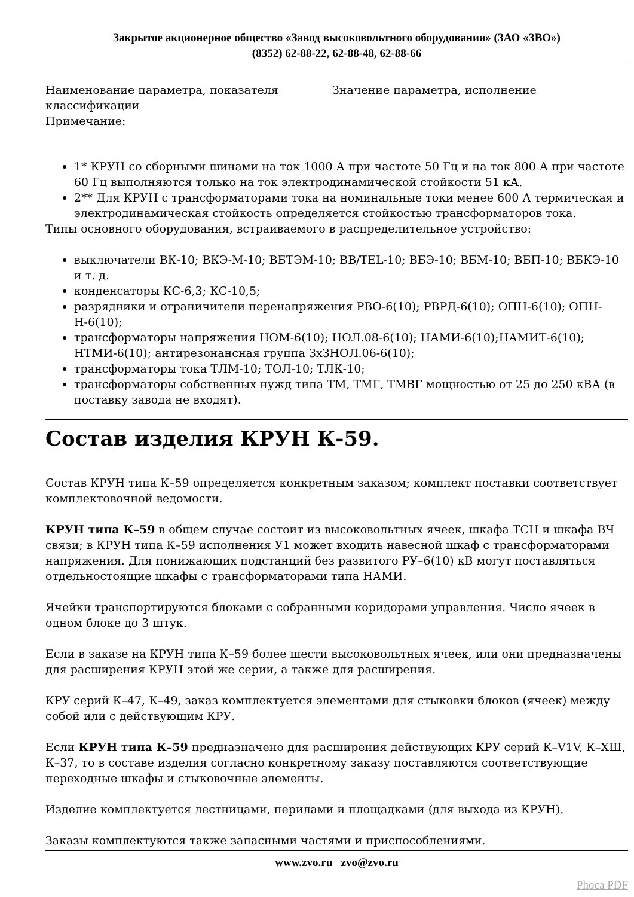Закрытое акционерное общество «Завод высоковольтного оборудования» (ЗАО «ЗВО»)
(8352) 62-88-22, 62-88-48, 62-88-66
| Наименование параметра, показателя классификации | Значение параметра, исполнение |
| Примечание: | |
1* КРУН со сборными шинами на ток 1000 А при частоте 50 Гц и на ток 800 А при частоте 60 Гц выполняются только на ток электродинамической стойкости 51 кА.
2** Для КРУН с трансформаторами тока на номинальные токи менее 600 А термическая и электродинамическая стойкость определяется стойкостью трансформаторов тока.
Типы основного оборудования, встраиваемого в распределительное устройство:
выключатели ВК-10; ВКЭ-М-10; ВБТЭМ-10; ВВ/TEL-10; ВБЭ-10; ВБМ-10; ВБП-10; ВБКЭ-10 и т. д.
конденсаторы КС-6,3; КС-10,5;
разрядники и ограничители перенапряжения РВО-6(10); РВРД-6(10); ОПН-6(10); ОПН-Н-6(10);
трансформаторы напряжения НОМ-6(10); НОЛ.08-6(10); НАМИ-6(10);НАМИТ-6(10); НТМИ-6(10); антирезонансная группа 3хЗНОЛ.06-6(10);
трансформаторы тока ТЛМ-10; ТОЛ-10; ТЛК-10;
трансформаторы собственных нужд типа ТМ, ТМГ, ТМВГ мощностью от 25 до 250 кВА (в поставку завода не входят).
Состав изделия КРУН К-59.
Состав КРУН типа К–59 определяется конкретным заказом; комплект поставки соответствует комплектовочной ведомости.
КРУН типа К–59 в общем случае состоит из высоковольтных ячеек, шкафа ТСН и шкафа ВЧ связи; в КРУН типа К–59 исполнения У1 может входить навесной шкаф с трансформаторами напряжения. Для понижающих подстанций без развитого РУ–6(10) кВ могут поставляться отдельностоящие шкафы с трансформаторами типа НАМИ.
Ячейки транспортируются блоками с собранными коридорами управления. Число ячеек в одном блоке до 3 штук.
Если в заказе на КРУН типа К–59 более шести высоковольтных ячеек, или они предназначены для расширения КРУН этой же серии, а также для расширения.
КРУ серий К–47, К–49, заказ комплектуется элементами для стыковки блоков (ячеек) между собой или с действующим КРУ.
Если КРУН типа К–59 предназначено для расширения действующих КРУ серий К–V1V, К–ХШ, К–37, то в составе изделия согласно конкретному заказу поставляются соответствующие переходные шкафы и стыковочные элементы.
Изделие комплектуется лестницами, перилами и площадками (для выхода из КРУН).
Заказы комплектуются также запасными частями и приспособлениями.
www.zvo.ru zvo@zvo.ru
Phoca PDF